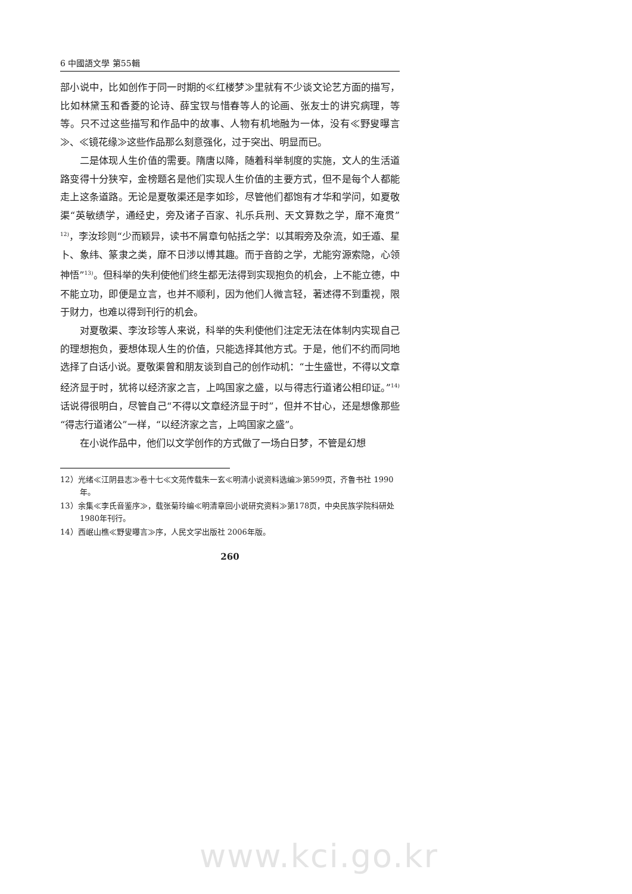6 中國語文學 第55輯
部小说中，比如创作于同一时期的≪红楼梦≫里就有不少谈文论艺方面的描写，比如林黛玉和香菱的论诗、薛宝钗与惜春等人的论画、张友士的讲究病理，等等。只不过这些描写和作品中的故事、人物有机地融为一体，没有≪野叟曝言≫、≪镜花缘≫这些作品那么刻意强化，过于突出、明显而已。
二是体现人生价值的需要。隋唐以降，随着科举制度的实施，文人的生活道路变得十分狭窄，金榜题名是他们实现人生价值的主要方式，但不是每个人都能走上这条道路。无论是夏敬渠还是李如珍，尽管他们都饱有才华和学问，如夏敬渠“英敏绩学，通经史，旁及诸子百家、礼乐兵刑、天文算数之学，靡不淹贯”<sup>12)</sup>，李汝珍则“少而颖异，读书不屑章句帖括之学：以其暇旁及杂流，如壬遁、星卜、象纬、篆隶之类，靡不日涉以博其趣。而于音韵之学，尤能穷源索隐，心领神悟”<sup>13)</sup>。但科举的失利使他们终生都无法得到实现抱负的机会，上不能立德，中不能立功，即便是立言，也并不顺利，因为他们人微言轻，著述得不到重视，限于财力，也难以得到刊行的机会。
对夏敬渠、李汝珍等人来说，科举的失利使他们注定无法在体制内实现自己的理想抱负，要想体现人生的价值，只能选择其他方式。于是，他们不约而同地选择了白话小说。夏敬渠曾和朋友谈到自己的创作动机：“士生盛世，不得以文章经济显于时，犹将以经济家之言，上鸣国家之盛，以与得志行道诸公相印证。”<sup>14)</sup> 话说得很明白，尽管自己“不得以文章经济显于时”，但并不甘心，还是想像那些“得志行道诸公”一样，“以经济家之言，上鸣国家之盛”。
在小说作品中，他们以文学创作的方式做了一场白日梦，不管是幻想
12）光绪≪江阴县志≫卷十七≪文苑传载朱一玄≪明清小说资料选编≫第599页，齐鲁书社 1990年。
13）余集≪李氏音鉴序≫，载张菊玲编≪明清章回小说研究资料≫第178页，中央民族学院科研处 1980年刊行。
14）西岷山樵≪野叟曝言≫序，人民文学出版社 2006年版。
260
www.kci.go.kr